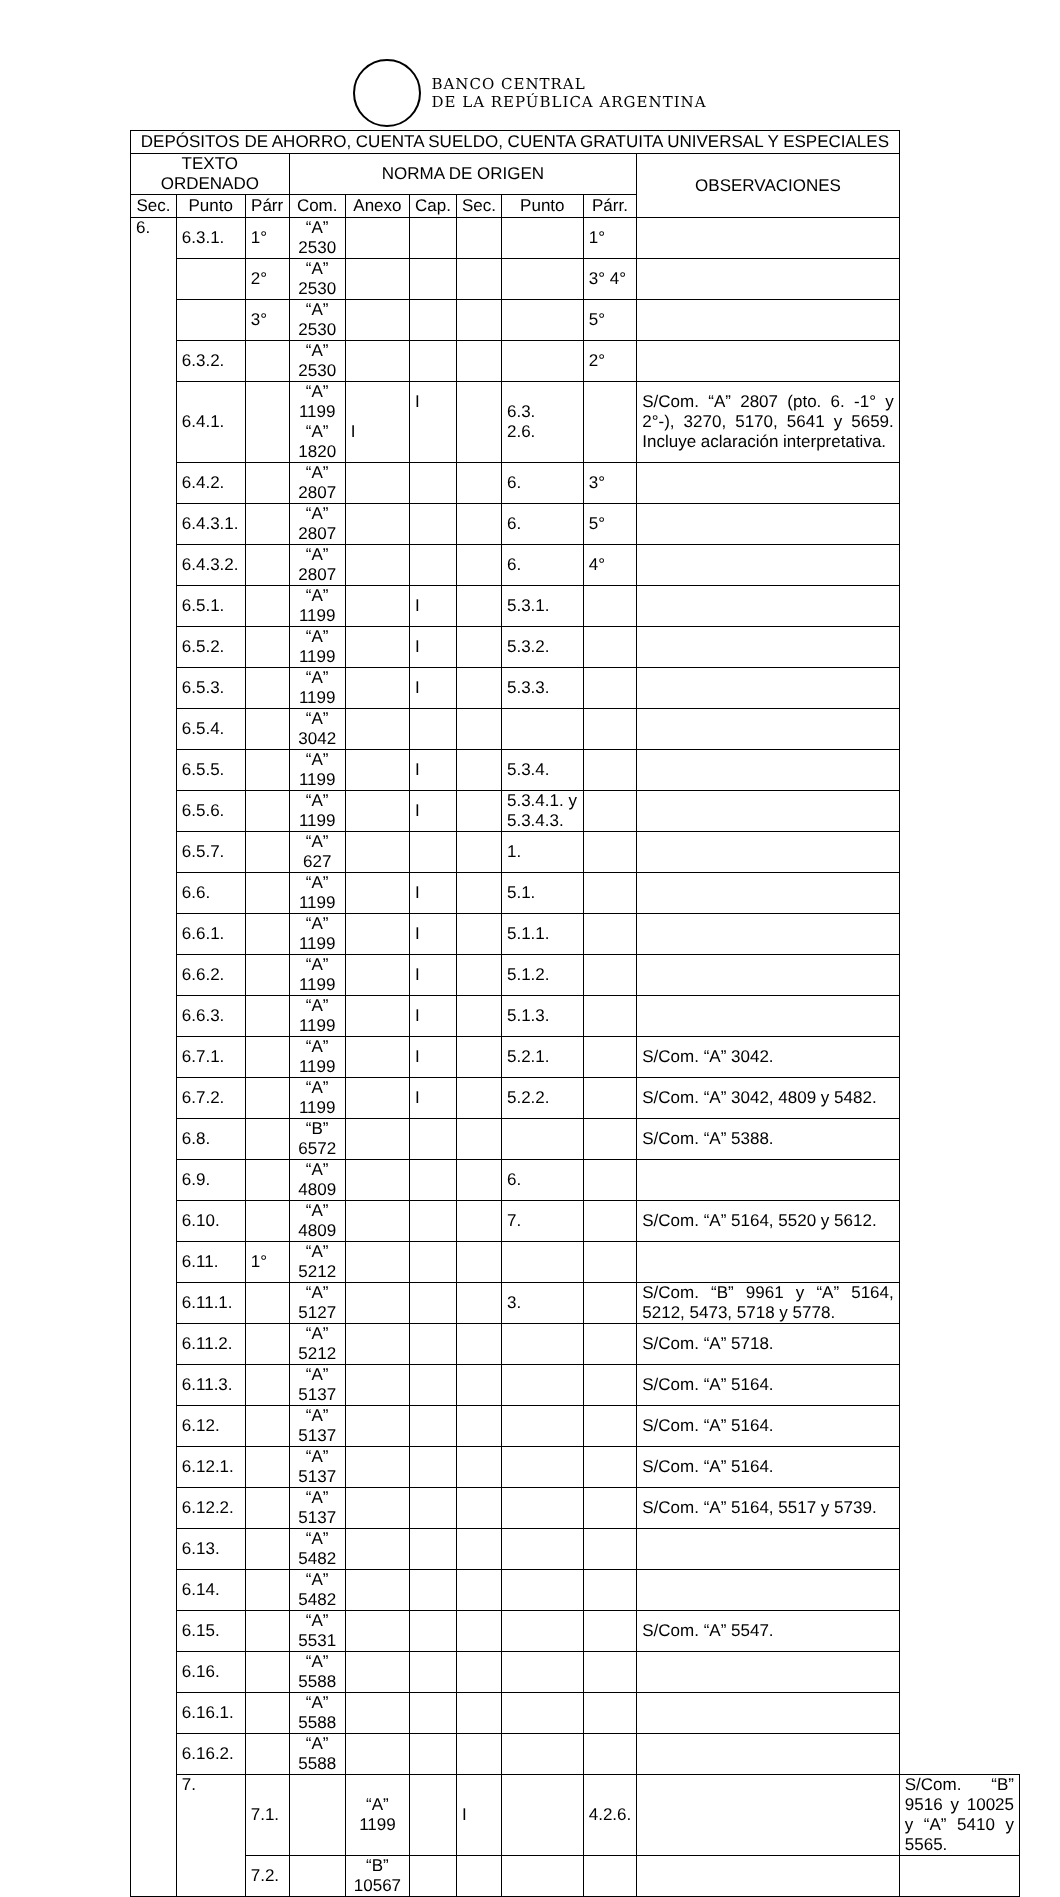BANCO CENTRAL
DE LA REPÚBLICA ARGENTINA
| DEPÓSITOS DE AHORRO, CUENTA SUELDO, CUENTA GRATUITA UNIVERSAL Y ESPECIALES | | | | | | | | | | |
| --- | --- | --- | --- | --- | --- | --- | --- | --- | --- | --- |
| TEXTO ORDENADO | | | NORMA DE ORIGEN | | | | | | OBSERVACIONES | |
| Sec. | Punto | Párr | Com. | Anexo | Cap. | Sec. | Punto | Párr. | | |
| 6. | 6.3.1. | 1° | “A” 2530 | | | | | 1° | | |
| | | 2° | “A” 2530 | | | | | 3° 4° | | |
| | | 3° | “A” 2530 | | | | | 5° | | |
| | 6.3.2. | | “A” 2530 | | | | | 2° | | |
| | 6.4.1. | | “A” 1199 “A” 1820 | I | I | | 6.3. 2.6. | | S/Com. “A” 2807 (pto. 6. -1° y 2°-), 3270, 5170, 5641 y 5659. Incluye aclaración interpretativa. | |
| | 6.4.2. | | “A” 2807 | | | | 6. | 3° | | |
| | 6.4.3.1. | | “A” 2807 | | | | 6. | 5° | | |
| | 6.4.3.2. | | “A” 2807 | | | | 6. | 4° | | |
| | 6.5.1. | | “A” 1199 | | I | | 5.3.1. | | | |
| | 6.5.2. | | “A” 1199 | | I | | 5.3.2. | | | |
| | 6.5.3. | | “A” 1199 | | I | | 5.3.3. | | | |
| | 6.5.4. | | “A” 3042 | | | | | | | |
| | 6.5.5. | | “A” 1199 | | I | | 5.3.4. | | | |
| | 6.5.6. | | “A” 1199 | | I | | 5.3.4.1. y 5.3.4.3. | | | |
| | 6.5.7. | | “A” 627 | | | | 1. | | | |
| | 6.6. | | “A” 1199 | | I | | 5.1. | | | |
| | 6.6.1. | | “A” 1199 | | I | | 5.1.1. | | | |
| | 6.6.2. | | “A” 1199 | | I | | 5.1.2. | | | |
| | 6.6.3. | | “A” 1199 | | I | | 5.1.3. | | | |
| | 6.7.1. | | “A” 1199 | | I | | 5.2.1. | | S/Com. “A” 3042. | |
| | 6.7.2. | | “A” 1199 | | I | | 5.2.2. | | S/Com. “A” 3042, 4809 y 5482. | |
| | 6.8. | | “B” 6572 | | | | | | S/Com. “A” 5388. | |
| | 6.9. | | “A” 4809 | | | | 6. | | | |
| | 6.10. | | “A” 4809 | | | | 7. | | S/Com. “A” 5164, 5520 y 5612. | |
| | 6.11. | 1° | “A” 5212 | | | | | | | |
| | 6.11.1. | | “A” 5127 | | | | 3. | | S/Com. “B” 9961 y “A” 5164, 5212, 5473, 5718 y 5778. | |
| | 6.11.2. | | “A” 5212 | | | | | | S/Com. “A” 5718. | |
| | 6.11.3. | | “A” 5137 | | | | | | S/Com. “A” 5164. | |
| | 6.12. | | “A” 5137 | | | | | | S/Com. “A” 5164. | |
| | 6.12.1. | | “A” 5137 | | | | | | S/Com. “A” 5164. | |
| | 6.12.2. | | “A” 5137 | | | | | | S/Com. “A” 5164, 5517 y 5739. | |
| | 6.13. | | “A” 5482 | | | | | | | |
| | 6.14. | | “A” 5482 | | | | | | | |
| | 6.15. | | “A” 5531 | | | | | | S/Com. “A” 5547. | |
| | 6.16. | | “A” 5588 | | | | | | | |
| | 6.16.1. | | “A” 5588 | | | | | | | |
| | 6.16.2. | | “A” 5588 | | | | | | | |
| | 7. | 7.1. | | “A” 1199 | | I | | 4.2.6. | | S/Com. “B” 9516 y 10025 y “A” 5410 y 5565. |
| | | 7.2. | | “B” 10567 | | | | | | |